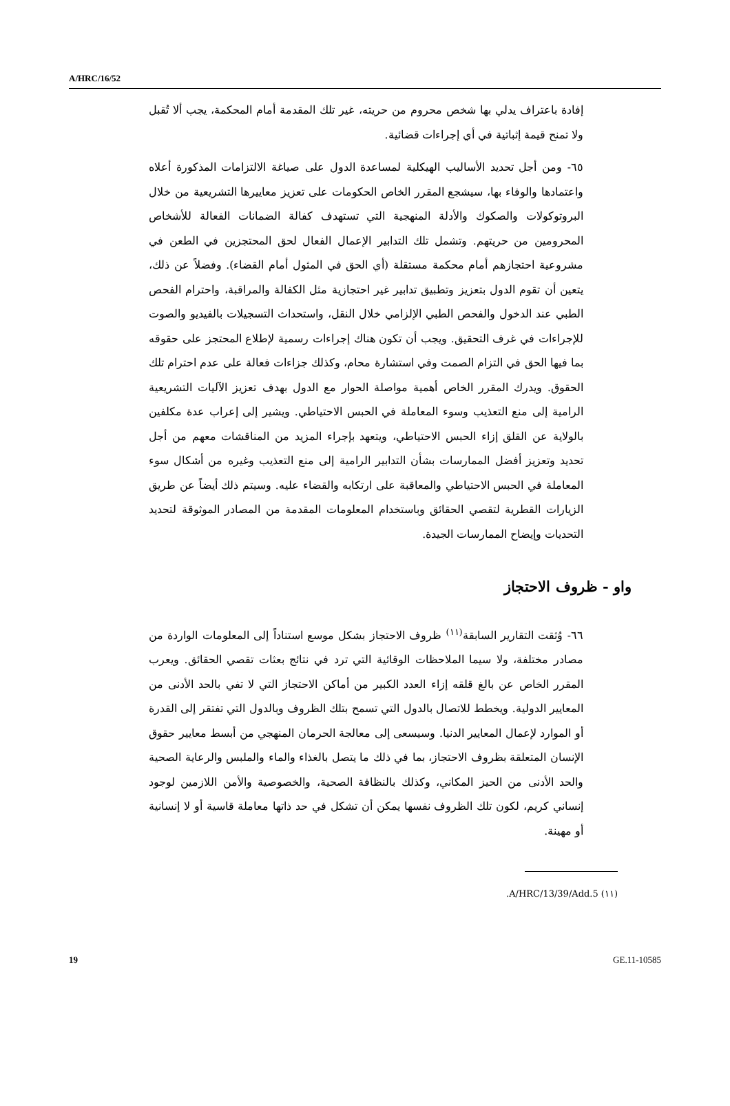A/HRC/16/52
إفادة باعتراف يدلي بها شخص محروم من حريته، غير تلك المقدمة أمام المحكمة، يجب ألا تُقبل ولا تمنح قيمة إثباتية في أي إجراءات قضائية.
٦٥- ومن أجل تحديد الأساليب الهيكلية لمساعدة الدول على صياغة الالتزامات المذكورة أعلاه واعتمادها والوفاء بها، سيشجع المقرر الخاص الحكومات على تعزيز معاييرها التشريعية من خلال البروتوكولات والصكوك والأدلة المنهجية التي تستهدف كفالة الضمانات الفعالة للأشخاص المحرومين من حريتهم. وتشمل تلك التدابير الإعمال الفعال لحق المحتجزين في الطعن في مشروعية احتجازهم أمام محكمة مستقلة (أي الحق في المثول أمام القضاء). وفضلاً عن ذلك، يتعين أن تقوم الدول بتعزيز وتطبيق تدابير غير احتجازية مثل الكفالة والمراقبة، واحترام الفحص الطبي عند الدخول والفحص الطبي الإلزامي خلال النقل، واستحداث التسجيلات بالفيديو والصوت للإجراءات في غرف التحقيق. ويجب أن تكون هناك إجراءات رسمية لإطلاع المحتجز على حقوقه بما فيها الحق في التزام الصمت وفي استشارة محام، وكذلك جزاءات فعالة على عدم احترام تلك الحقوق. ويدرك المقرر الخاص أهمية مواصلة الحوار مع الدول بهدف تعزيز الآليات التشريعية الرامية إلى منع التعذيب وسوء المعاملة في الحبس الاحتياطي. ويشير إلى إعراب عدة مكلفين بالولاية عن القلق إزاء الحبس الاحتياطي، ويتعهد بإجراء المزيد من المناقشات معهم من أجل تحديد وتعزيز أفضل الممارسات بشأن التدابير الرامية إلى منع التعذيب وغيره من أشكال سوء المعاملة في الحبس الاحتياطي والمعاقبة على ارتكابه والقضاء عليه. وسيتم ذلك أيضاً عن طريق الزيارات القطرية لتقصي الحقائق وباستخدام المعلومات المقدمة من المصادر الموثوقة لتحديد التحديات وإيضاح الممارسات الجيدة.
واو - ظروف الاحتجاز
٦٦- وُثقت التقارير السابقة<sup>(١١)</sup> ظروف الاحتجاز بشكل موسع استناداً إلى المعلومات الواردة من مصادر مختلفة، ولا سيما الملاحظات الوقائية التي ترد في نتائج بعثات تقصي الحقائق. ويعرب المقرر الخاص عن بالغ قلقه إزاء العدد الكبير من أماكن الاحتجاز التي لا تفي بالحد الأدنى من المعايير الدولية. ويخطط للاتصال بالدول التي تسمح بتلك الظروف وبالدول التي تفتقر إلى القدرة أو الموارد لإعمال المعايير الدنيا. وسيسعى إلى معالجة الحرمان المنهجي من أبسط معايير حقوق الإنسان المتعلقة بظروف الاحتجاز، بما في ذلك ما يتصل بالغذاء والماء والملبس والرعاية الصحية والحد الأدنى من الحيز المكاني، وكذلك بالنظافة الصحية، والخصوصية والأمن اللازمين لوجود إنساني كريم، لكون تلك الظروف نفسها يمكن أن تشكل في حد ذاتها معاملة قاسية أو لا إنسانية أو مهينة.
(١١) A/HRC/13/39/Add.5.
19 GE.11-10585